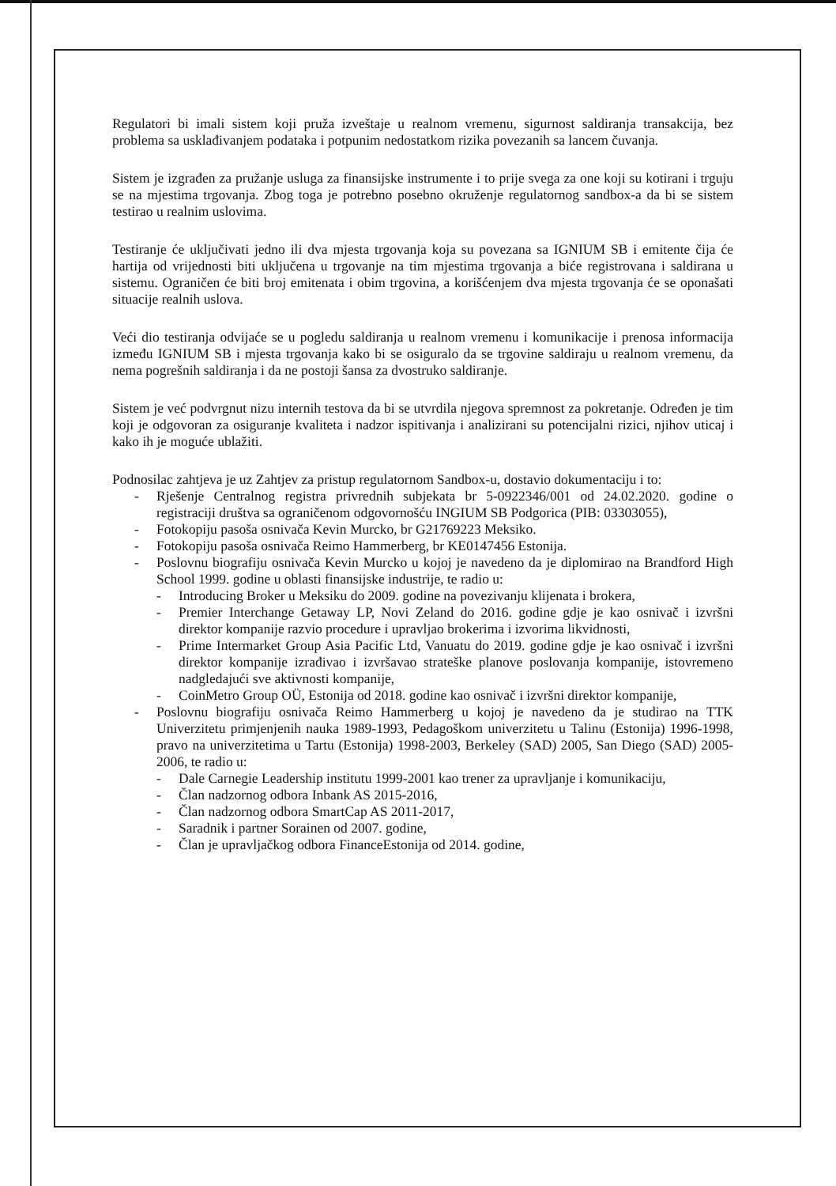Regulatori bi imali sistem koji pruža izveštaje u realnom vremenu, sigurnost saldiranja transakcija, bez problema sa usklađivanjem podataka i potpunim nedostatkom rizika povezanih sa lancem čuvanja.
Sistem je izgrađen za pružanje usluga za finansijske instrumente i to prije svega za one koji su kotirani i trguju se na mjestima trgovanja. Zbog toga je potrebno posebno okruženje regulatornog sandbox-a da bi se sistem testirao u realnim uslovima.
Testiranje će uključivati jedno ili dva mjesta trgovanja koja su povezana sa IGNIUM SB i emitente čija će hartija od vrijednosti biti uključena u trgovanje na tim mjestima trgovanja a biće registrovana i saldirana u sistemu. Ograničen će biti broj emitenata i obim trgovina, a korišćenjem dva mjesta trgovanja će se oponašati situacije realnih uslova.
Veći dio testiranja odvijaće se u pogledu saldiranja u realnom vremenu i komunikacije i prenosa informacija između IGNIUM SB i mjesta trgovanja kako bi se osiguralo da se trgovine saldiraju u realnom vremenu, da nema pogrešnih saldiranja i da ne postoji šansa za dvostruko saldiranje.
Sistem je već podvrgnut nizu internih testova da bi se utvrdila njegova spremnost za pokretanje. Određen je tim koji je odgovoran za osiguranje kvaliteta i nadzor ispitivanja i analizirani su potencijalni rizici, njihov uticaj i kako ih je moguće ublažiti.
Podnosilac zahtjeva je uz Zahtjev za pristup regulatornom Sandbox-u, dostavio dokumentaciju i to:
- Rješenje Centralnog registra privrednih subjekata br 5-0922346/001 od 24.02.2020. godine o registraciji društva sa ograničenom odgovornošću INGIUM SB Podgorica (PIB: 03303055),
- Fotokopiju pasoša osnivača Kevin Murcko, br G21769223 Meksiko.
- Fotokopiju pasoša osnivača Reimo Hammerberg, br KE0147456 Estonija.
- Poslovnu biografiju osnivača Kevin Murcko u kojoj je navedeno da je diplomirao na Brandford High School 1999. godine u oblasti finansijske industrije, te radio u:
- Introducing Broker u Meksiku do 2009. godine na povezivanju klijenata i brokera,
- Premier Interchange Getaway LP, Novi Zeland do 2016. godine gdje je kao osnivač i izvršni direktor kompanije razvio procedure i upravljao brokerima i izvorima likvidnosti,
- Prime Intermarket Group Asia Pacific Ltd, Vanuatu do 2019. godine gdje je kao osnivač i izvršni direktor kompanije izrađivao i izvršavao strateške planove poslovanja kompanije, istovremeno nadgledajući sve aktivnosti kompanije,
- CoinMetro Group OÜ, Estonija od 2018. godine kao osnivač i izvršni direktor kompanije,
- Poslovnu biografiju osnivača Reimo Hammerberg u kojoj je navedeno da je studirao na TTK Univerzitetu primjenjenih nauka 1989-1993, Pedagoškom univerzitetu u Talinu (Estonija) 1996-1998, pravo na univerzitetima u Tartu (Estonija) 1998-2003, Berkeley (SAD) 2005, San Diego (SAD) 2005-2006, te radio u:
- Dale Carnegie Leadership institutu 1999-2001 kao trener za upravljanje i komunikaciju,
- Član nadzornog odbora Inbank AS 2015-2016,
- Član nadzornog odbora SmartCap AS 2011-2017,
- Saradnik i partner Sorainen od 2007. godine,
- Član je upravljačkog odbora FinanceEstonija od 2014. godine,